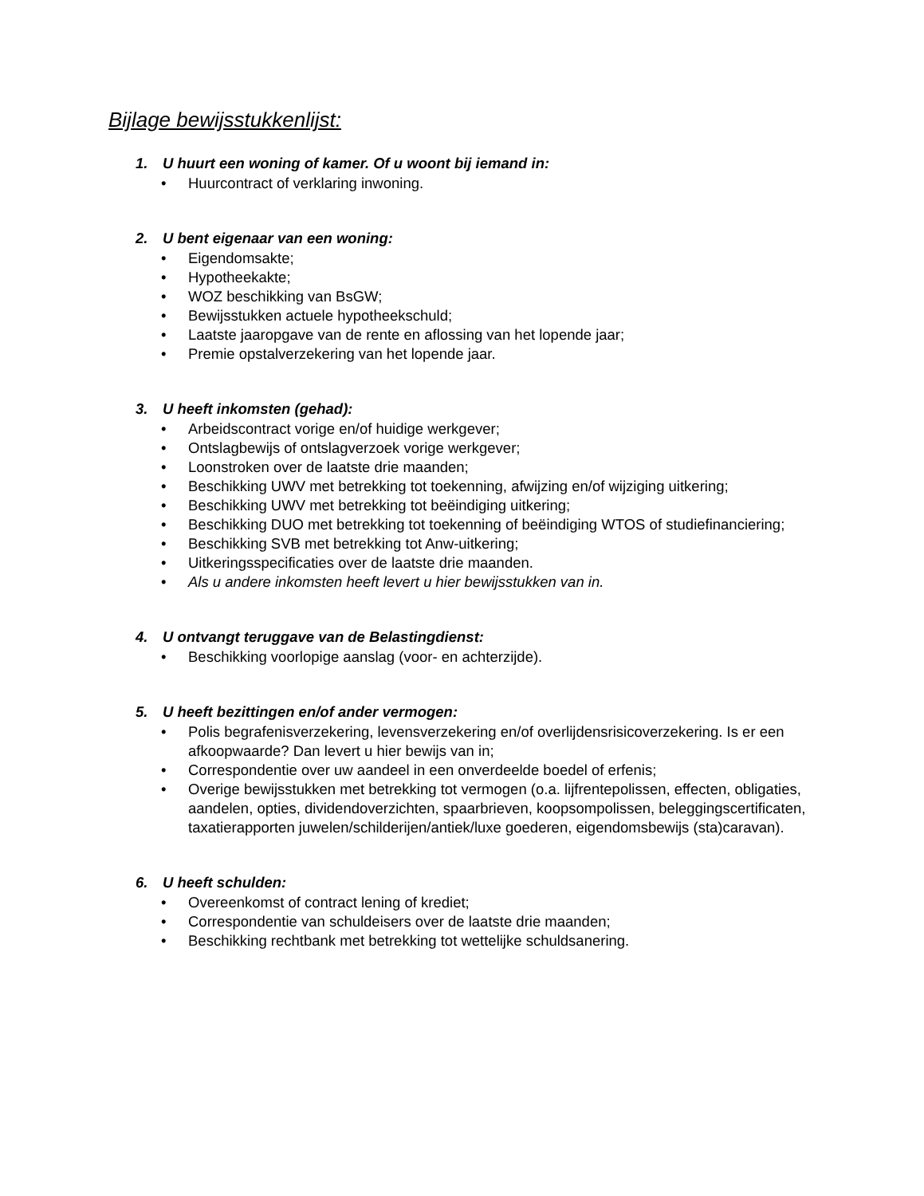Bijlage bewijsstukkenlijst:
1. U huurt een woning of kamer. Of u woont bij iemand in:
• Huurcontract of verklaring inwoning.
2. U bent eigenaar van een woning:
• Eigendomsakte;
• Hypotheekakte;
• WOZ beschikking van BsGW;
• Bewijsstukken actuele hypotheekschuld;
• Laatste jaaropgave van de rente en aflossing van het lopende jaar;
• Premie opstalverzekering van het lopende jaar.
3. U heeft inkomsten (gehad):
• Arbeidscontract vorige en/of huidige werkgever;
• Ontslagbewijs of ontslagverzoek vorige werkgever;
• Loonstroken over de laatste drie maanden;
• Beschikking UWV met betrekking tot toekenning, afwijzing en/of wijziging uitkering;
• Beschikking UWV met betrekking tot beëindiging uitkering;
• Beschikking DUO met betrekking tot toekenning of beëindiging WTOS of studiefinanciering;
• Beschikking SVB met betrekking tot Anw-uitkering;
• Uitkeringsspecificaties over de laatste drie maanden.
• Als u andere inkomsten heeft levert u hier bewijsstukken van in.
4. U ontvangt teruggave van de Belastingdienst:
• Beschikking voorlopige aanslag (voor- en achterzijde).
5. U heeft bezittingen en/of ander vermogen:
• Polis begrafenisverzekering, levensverzekering en/of overlijdensrisicoverzekering. Is er een afkoopwaarde? Dan levert u hier bewijs van in;
• Correspondentie over uw aandeel in een onverdeelde boedel of erfenis;
• Overige bewijsstukken met betrekking tot vermogen (o.a. lijfrentepolissen, effecten, obligaties, aandelen, opties, dividendoverzichten, spaarbrieven, koopsompolissen, beleggingscertificaten, taxatierapporten juwelen/schilderijen/antiek/luxe goederen, eigendomsbewijs (sta)caravan).
6. U heeft schulden:
• Overeenkomst of contract lening of krediet;
• Correspondentie van schuldeisers over de laatste drie maanden;
• Beschikking rechtbank met betrekking tot wettelijke schuldsanering.